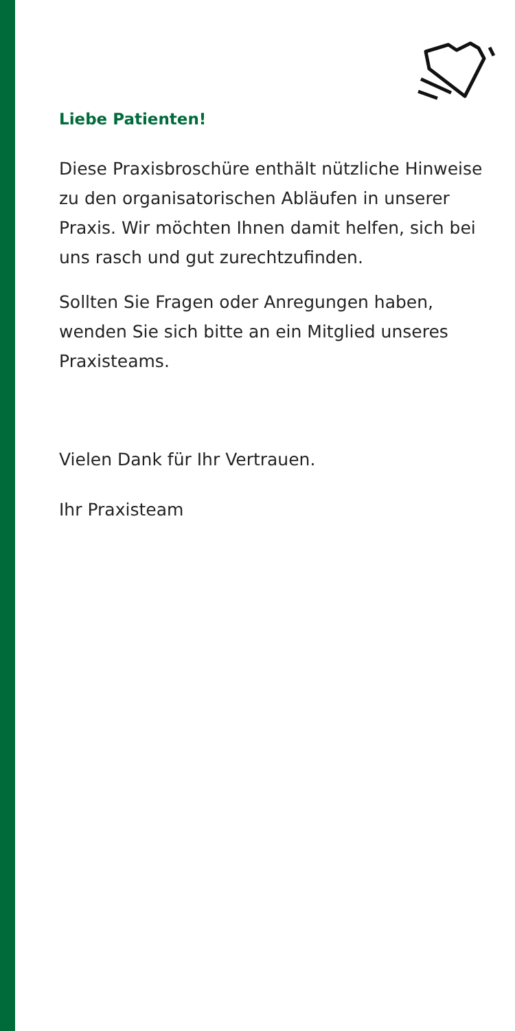Liebe Patienten!
Diese Praxisbroschüre enthält nützliche Hinweise zu den organisatorischen Abläufen in unserer Praxis. Wir möchten Ihnen damit helfen, sich bei uns rasch und gut zurecht­zufinden.
Sollten Sie Fragen oder Anregungen haben, wenden Sie sich bitte an ein Mitglied unseres Praxisteams.
Vielen Dank für Ihr Vertrauen.
Ihr Praxisteam